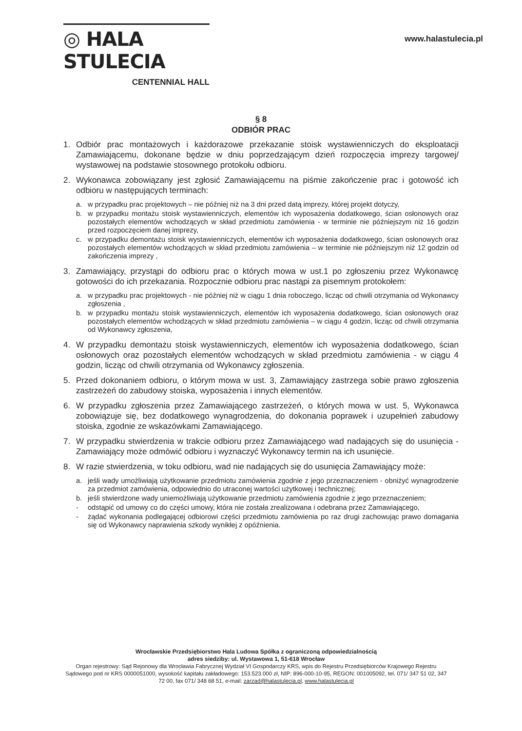◎ HALA STULECIA
CENTENNIAL HALL
www.halastulecia.pl
§ 8
ODBIÓR PRAC
1. Odbiór prac montażowych i każdorazowe przekazanie stoisk wystawienniczych do eksploatacji Zamawiającemu, dokonane będzie w dniu poprzedzającym dzień rozpoczęcia imprezy targowej/ wystawowej na podstawie stosownego protokołu odbioru.
2. Wykonawca zobowiązany jest zgłosić Zamawiającemu na piśmie zakończenie prac i gotowość ich odbioru w następujących terminach:
a. w przypadku prac projektowych – nie później niż na 3 dni przed datą imprezy, której projekt dotyczy,
b. w przypadku montażu stoisk wystawienniczych, elementów ich wyposażenia dodatkowego, ścian osłonowych oraz pozostałych elementów wchodzących w skład przedmiotu zamówienia - w terminie nie późniejszym niż 16 godzin przed rozpoczęciem danej imprezy,
c. w przypadku demontażu stoisk wystawienniczych, elementów ich wyposażenia dodatkowego, ścian osłonowych oraz pozostałych elementów wchodzących w skład przedmiotu zamówienia – w terminie nie późniejszym niż 12 godzin od zakończenia imprezy ,
3. Zamawiający, przystąpi do odbioru prac o których mowa w ust.1 po zgłoszeniu przez Wykonawcę gotowości do ich przekazania. Rozpocznie odbioru prac nastąpi za pisemnym protokołem:
a. w przypadku prac projektowych - nie później niż w ciągu 1 dnia roboczego, licząc od chwili otrzymania od Wykonawcy zgłoszenia ,
b. w przypadku montażu stoisk wystawienniczych, elementów ich wyposażenia dodatkowego, ścian osłonowych oraz pozostałych elementów wchodzących w skład przedmiotu zamówienia – w ciągu 4 godzin, licząc od chwili otrzymania od Wykonawcy zgłoszenia,
4. W przypadku demontażu stoisk wystawienniczych, elementów ich wyposażenia dodatkowego, ścian osłonowych oraz pozostałych elementów wchodzących w skład przedmiotu zamówienia - w ciągu 4 godzin, licząc od chwili otrzymania od Wykonawcy zgłoszenia.
5. Przed dokonaniem odbioru, o którym mowa w ust. 3, Zamawiający zastrzega sobie prawo zgłoszenia zastrzeżeń do zabudowy stoiska, wyposażenia i innych elementów.
6. W przypadku zgłoszenia przez Zamawiającego zastrzeżeń, o których mowa w ust. 5, Wykonawca zobowiązuje się, bez dodatkowego wynagrodzenia, do dokonania poprawek i uzupełnień zabudowy stoiska, zgodnie ze wskazówkami Zamawiającego.
7. W przypadku stwierdzenia w trakcie odbioru przez Zamawiającego wad nadających się do usunięcia - Zamawiający może odmówić odbioru i wyznaczyć Wykonawcy termin na ich usunięcie.
8. W razie stwierdzenia, w toku odbioru, wad nie nadających się do usunięcia Zamawiający może:
a. jeśli wady umożliwiają użytkowanie przedmiotu zamówienia zgodnie z jego przeznaczeniem - obniżyć wynagrodzenie za przedmiot zamówienia, odpowiednio do utraconej wartości użytkowej i technicznej;
b. jeśli stwierdzone wady uniemożliwiają użytkowanie przedmiotu zamówienia zgodnie z jego przeznaczeniem;
- odstąpić od umowy co do części umowy, która nie została zrealizowana i odebrana przez Zamawiającego,
- żądać wykonania podlegającej odbiorowi części przedmiotu zamówienia po raz drugi zachowując prawo domagania się od Wykonawcy naprawienia szkody wynikłej z opóźnienia.
Wrocławskie Przedsiębiorstwo Hala Ludowa Spółka z ograniczoną odpowiedzialnością
adres siedziby: ul. Wystawowa 1, 51-618 Wrocław
Organ rejestrowy: Sąd Rejonowy dla Wrocławia Fabrycznej Wydział VI Gospodarczy KRS, wpis do Rejestru Przedsiębiorców Krajowego Rejestru Sądowego pod nr KRS 0000051000, wysokość kapitału zakładowego: 153.523.000 zł, NIP: 896-000-10-95, REGON: 001005092, tel. 071/ 347 51 02, 347 72 00, fax 071/ 348 68 51, e-mail: zarzad@halastulecia.pl, www.halastulecia.pl